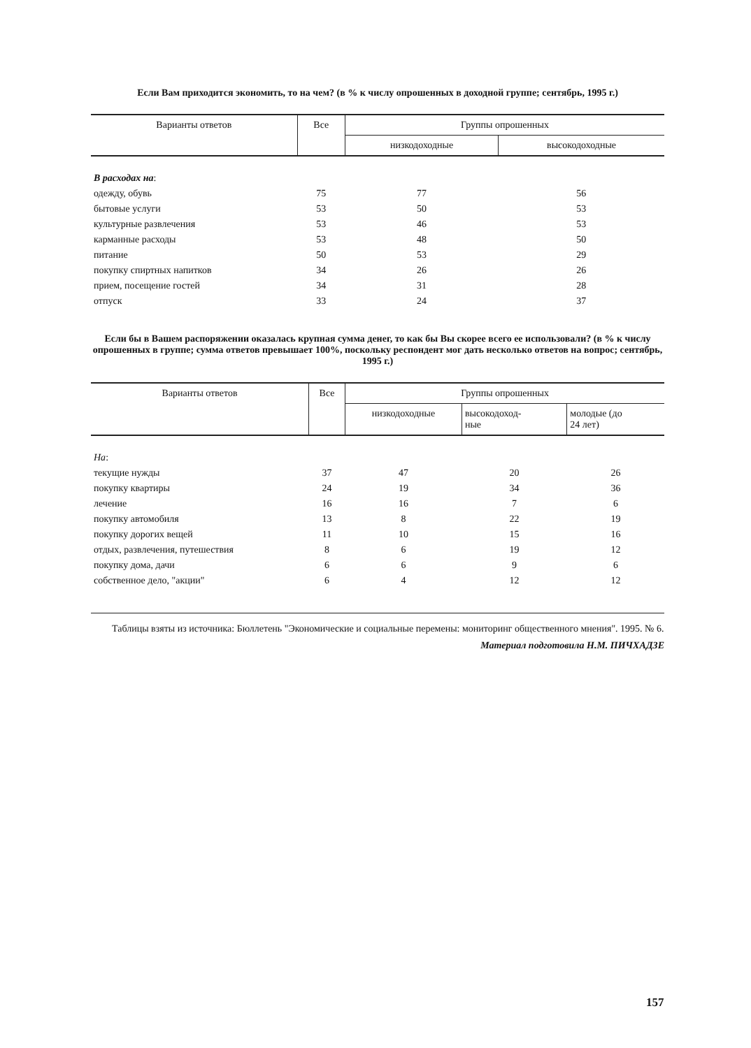Если Вам приходится экономить, то на чем? (в % к числу опрошенных в доходной группе; сентябрь, 1995 г.)
| Варианты ответов | Все | Группы опрошенных | |
| --- | --- | --- | --- |
| | | низкодоходные | высокодоходные |
| В расходах на : | | | |
| одежду, обувь | 75 | 77 | 56 |
| бытовые услуги | 53 | 50 | 53 |
| культурные развлечения | 53 | 46 | 53 |
| карманные расходы | 53 | 48 | 50 |
| питание | 50 | 53 | 29 |
| покупку спиртных напитков | 34 | 26 | 26 |
| прием, посещение гостей | 34 | 31 | 28 |
| отпуск | 33 | 24 | 37 |
Если бы в Вашем распоряжении оказалась крупная сумма денег, то как бы Вы скорее всего ее использовали? (в % к числу опрошенных в группе; сумма ответов превышает 100%, поскольку респондент мог дать несколько ответов на вопрос; сентябрь, 1995 г.)
| Варианты ответов | Все | Группы опрошенных | | |
| --- | --- | --- | --- | --- |
| | | низкодоходные | высокодоход- ные | молодые (до 24 лет) |
| На : | | | | |
| текущие нужды | 37 | 47 | 20 | 26 |
| покупку квартиры | 24 | 19 | 34 | 36 |
| лечение | 16 | 16 | 7 | 6 |
| покупку автомобиля | 13 | 8 | 22 | 19 |
| покупку дорогих вещей | 11 | 10 | 15 | 16 |
| отдых, развлечения, путешествия | 8 | 6 | 19 | 12 |
| покупку дома, дачи | 6 | 6 | 9 | 6 |
| собственное дело, "акции" | 6 | 4 | 12 | 12 |
Таблицы взяты из источника: Бюллетень "Экономические и социальные перемены: мониторинг общественного мнения". 1995. № 6.
Материал подготовила Н.М. ПИЧХАДЗЕ
157